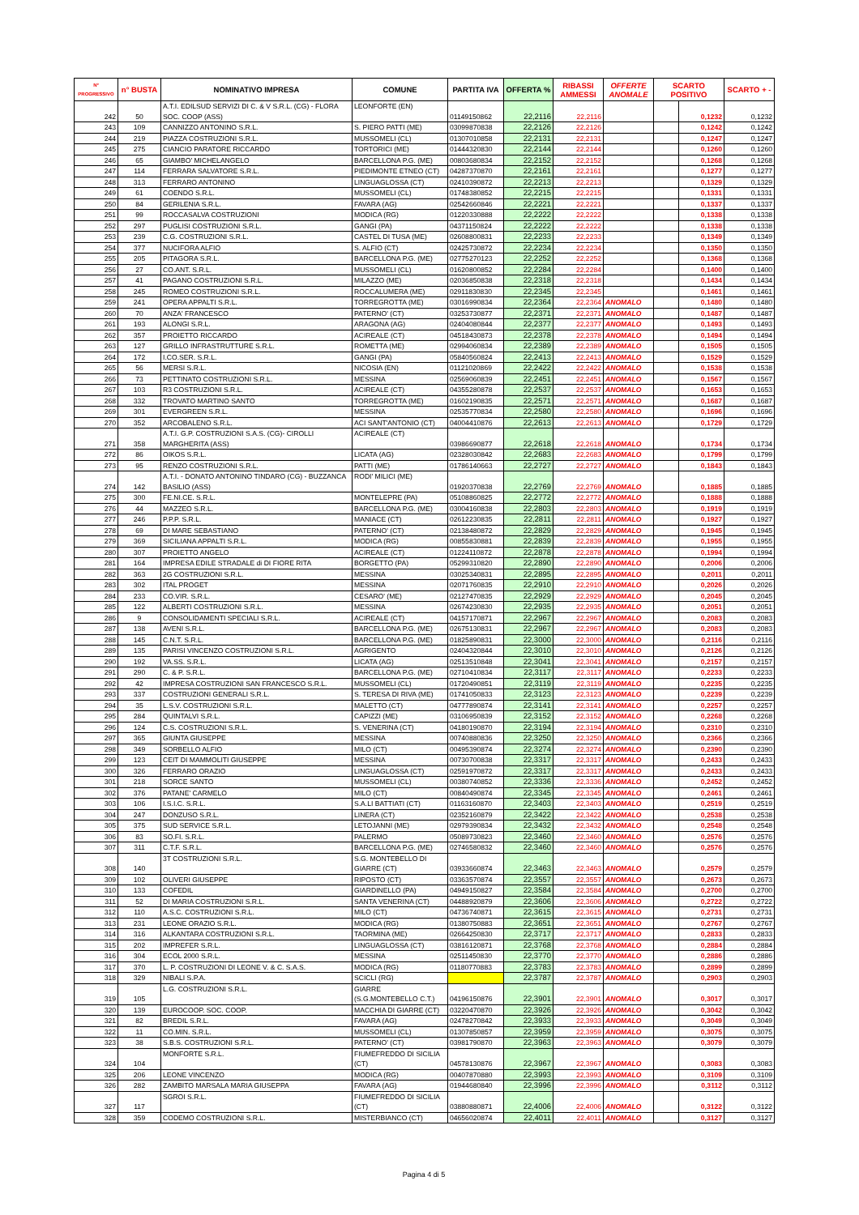| N° PROGRESSIVO | n° BUSTA | NOMINATIVO IMPRESA | COMUNE | PARTITA IVA | OFFERTA % | RIBASSI AMMESSI | OFFERTE ANOMALE | SCARTO POSITIVO | | SCARTO + - |
| --- | --- | --- | --- | --- | --- | --- | --- | --- | --- | --- |
| 242 | 50 | A.T.I. EDILSUD SERVIZI DI C. & V S.R.L. (CG) - FLORA SOC. COOP (ASS) | LEONFORTE (EN) | 01149150862 | 22,2116 | 22,2116 | | | 0,1232 | 0,1232 |
| 243 | 109 | CANNIZZO ANTONINO S.R.L. | S. PIERO PATTI (ME) | 03099870838 | 22,2126 | 22,2126 | | | 0,1242 | 0,1242 |
| 244 | 219 | PIAZZA COSTRUZIONI S.R.L. | MUSSOMELI (CL) | 01307010858 | 22,2131 | 22,2131 | | | 0,1247 | 0,1247 |
| 245 | 275 | CIANCIO PARATORE RICCARDO | TORTORICI (ME) | 01444320830 | 22,2144 | 22,2144 | | | 0,1260 | 0,1260 |
| 246 | 65 | GIAMBO' MICHELANGELO | BARCELLONA P.G. (ME) | 00803680834 | 22,2152 | 22,2152 | | | 0,1268 | 0,1268 |
| 247 | 114 | FERRARA SALVATORE S.R.L. | PIEDIMONTE ETNEO (CT) | 04287370870 | 22,2161 | 22,2161 | | | 0,1277 | 0,1277 |
| 248 | 313 | FERRARO ANTONINO | LINGUAGLOSSA (CT) | 02410390872 | 22,2213 | 22,2213 | | | 0,1329 | 0,1329 |
| 249 | 61 | COENDO S.R.L. | MUSSOMELI (CL) | 01748380852 | 22,2215 | 22,2215 | | | 0,1331 | 0,1331 |
| 250 | 84 | GERILENIA S.R.L. | FAVARA (AG) | 02542660846 | 22,2221 | 22,2221 | | | 0,1337 | 0,1337 |
| 251 | 99 | ROCCASALVA COSTRUZIONI | MODICA (RG) | 01220330888 | 22,2222 | 22,2222 | | | 0,1338 | 0,1338 |
| 252 | 297 | PUGLISI COSTRUZIONI S.R.L. | GANGI (PA) | 04371150824 | 22,2222 | 22,2222 | | | 0,1338 | 0,1338 |
| 253 | 239 | C.G. COSTRUZIONI S.R.L. | CASTEL DI TUSA (ME) | 02608800831 | 22,2233 | 22,2233 | | | 0,1349 | 0,1349 |
| 254 | 377 | NUCIFORA ALFIO | S. ALFIO (CT) | 02425730872 | 22,2234 | 22,2234 | | | 0,1350 | 0,1350 |
| 255 | 205 | PITAGORA S.R.L. | BARCELLONA P.G. (ME) | 02775270123 | 22,2252 | 22,2252 | | | 0,1368 | 0,1368 |
| 256 | 27 | CO.ANT. S.R.L. | MUSSOMELI (CL) | 01620800852 | 22,2284 | 22,2284 | | | 0,1400 | 0,1400 |
| 257 | 41 | PAGANO COSTRUZIONI S.R.L. | MILAZZO (ME) | 02036850838 | 22,2318 | 22,2318 | | | 0,1434 | 0,1434 |
| 258 | 245 | ROMEO COSTRUZIONI S.R.L. | ROCCALUMERA (ME) | 02911830830 | 22,2345 | 22,2345 | | | 0,1461 | 0,1461 |
| 259 | 241 | OPERA APPALTI S.R.L. | TORREGROTTA (ME) | 03016990834 | 22,2364 | 22,2364 | ANOMALO | | 0,1480 | 0,1480 |
| 260 | 70 | ANZA' FRANCESCO | PATERNO' (CT) | 03253730877 | 22,2371 | 22,2371 | ANOMALO | | 0,1487 | 0,1487 |
| 261 | 193 | ALONGI S.R.L. | ARAGONA (AG) | 02404080844 | 22,2377 | 22,2377 | ANOMALO | | 0,1493 | 0,1493 |
| 262 | 357 | PROIETTO RICCARDO | ACIREALE (CT) | 04518430873 | 22,2378 | 22,2378 | ANOMALO | | 0,1494 | 0,1494 |
| 263 | 127 | GRILLO INFRASTRUTTURE S.R.L. | ROMETTA (ME) | 02994060834 | 22,2389 | 22,2389 | ANOMALO | | 0,1505 | 0,1505 |
| 264 | 172 | I.CO.SER. S.R.L. | GANGI (PA) | 05840560824 | 22,2413 | 22,2413 | ANOMALO | | 0,1529 | 0,1529 |
| 265 | 56 | MERSI S.R.L. | NICOSIA (EN) | 01121020869 | 22,2422 | 22,2422 | ANOMALO | | 0,1538 | 0,1538 |
| 266 | 73 | PETTINATO COSTRUZIONI S.R.L. | MESSINA | 02569060839 | 22,2451 | 22,2451 | ANOMALO | | 0,1567 | 0,1567 |
| 267 | 103 | R3 COSTRUZIONI S.R.L. | ACIREALE (CT) | 04355280878 | 22,2537 | 22,2537 | ANOMALO | | 0,1653 | 0,1653 |
| 268 | 332 | TROVATO MARTINO SANTO | TORREGROTTA (ME) | 01602190835 | 22,2571 | 22,2571 | ANOMALO | | 0,1687 | 0,1687 |
| 269 | 301 | EVERGREEN S.R.L. | MESSINA | 02535770834 | 22,2580 | 22,2580 | ANOMALO | | 0,1696 | 0,1696 |
| 270 | 352 | ARCOBALENO S.R.L. | ACI SANT'ANTONIO (CT) | 04004410876 | 22,2613 | 22,2613 | ANOMALO | | 0,1729 | 0,1729 |
| 271 | 358 | A.T.I. G.P. COSTRUZIONI S.A.S. (CG)- CIROLLI MARGHERITA (ASS) | ACIREALE (CT) | 03986690877 | 22,2618 | 22,2618 | ANOMALO | | 0,1734 | 0,1734 |
| 272 | 86 | OIKOS S.R.L. | LICATA (AG) | 02328030842 | 22,2683 | 22,2683 | ANOMALO | | 0,1799 | 0,1799 |
| 273 | 95 | RENZO COSTRUZIONI S.R.L. | PATTI (ME) | 01786140663 | 22,2727 | 22,2727 | ANOMALO | | 0,1843 | 0,1843 |
| 274 | 142 | A.T.I. - DONATO ANTONINO TINDARO (CG) - BUZZANCA BASILIO (ASS) | RODI' MILICI (ME) | 01920370838 | 22,2769 | 22,2769 | ANOMALO | | 0,1885 | 0,1885 |
| 275 | 300 | FE.NI.CE. S.R.L. | MONTELEPRE (PA) | 05108860825 | 22,2772 | 22,2772 | ANOMALO | | 0,1888 | 0,1888 |
| 276 | 44 | MAZZEO S.R.L. | BARCELLONA P.G. (ME) | 03004160838 | 22,2803 | 22,2803 | ANOMALO | | 0,1919 | 0,1919 |
| 277 | 246 | P.P.P. S.R.L. | MANIACE (CT) | 02612230835 | 22,2811 | 22,2811 | ANOMALO | | 0,1927 | 0,1927 |
| 278 | 69 | DI MARE SEBASTIANO | PATERNO' (CT) | 02138480872 | 22,2829 | 22,2829 | ANOMALO | | 0,1945 | 0,1945 |
| 279 | 369 | SICILIANA APPALTI S.R.L. | MODICA (RG) | 00855830881 | 22,2839 | 22,2839 | ANOMALO | | 0,1955 | 0,1955 |
| 280 | 307 | PROIETTO ANGELO | ACIREALE (CT) | 01224110872 | 22,2878 | 22,2878 | ANOMALO | | 0,1994 | 0,1994 |
| 281 | 164 | IMPRESA EDILE STRADALE di DI FIORE RITA | BORGETTO (PA) | 05299310820 | 22,2890 | 22,2890 | ANOMALO | | 0,2006 | 0,2006 |
| 282 | 363 | 2G COSTRUZIONI S.R.L. | MESSINA | 03025340831 | 22,2895 | 22,2895 | ANOMALO | | 0,2011 | 0,2011 |
| 283 | 302 | ITAL PROGET | MESSINA | 02071760835 | 22,2910 | 22,2910 | ANOMALO | | 0,2026 | 0,2026 |
| 284 | 233 | CO.VIR. S.R.L. | CESARO' (ME) | 02127470835 | 22,2929 | 22,2929 | ANOMALO | | 0,2045 | 0,2045 |
| 285 | 122 | ALBERTI COSTRUZIONI S.R.L. | MESSINA | 02674230830 | 22,2935 | 22,2935 | ANOMALO | | 0,2051 | 0,2051 |
| 286 | 9 | CONSOLIDAMENTI SPECIALI S.R.L. | ACIREALE (CT) | 04157170871 | 22,2967 | 22,2967 | ANOMALO | | 0,2083 | 0,2083 |
| 287 | 138 | AVENI S.R.L. | BARCELLONA P.G. (ME) | 02675130831 | 22,2967 | 22,2967 | ANOMALO | | 0,2083 | 0,2083 |
| 288 | 145 | C.N.T. S.R.L. | BARCELLONA P.G. (ME) | 01825890831 | 22,3000 | 22,3000 | ANOMALO | | 0,2116 | 0,2116 |
| 289 | 135 | PARISI VINCENZO COSTRUZIONI S.R.L. | AGRIGENTO | 02404320844 | 22,3010 | 22,3010 | ANOMALO | | 0,2126 | 0,2126 |
| 290 | 192 | VA.SS. S.R.L. | LICATA (AG) | 02513510848 | 22,3041 | 22,3041 | ANOMALO | | 0,2157 | 0,2157 |
| 291 | 290 | C. & P. S.R.L. | BARCELLONA P.G. (ME) | 02710410834 | 22,3117 | 22,3117 | ANOMALO | | 0,2233 | 0,2233 |
| 292 | 42 | IMPRESA COSTRUZIONI SAN FRANCESCO S.R.L. | MUSSOMELI (CL) | 01720490851 | 22,3119 | 22,3119 | ANOMALO | | 0,2235 | 0,2235 |
| 293 | 337 | COSTRUZIONI GENERALI S.R.L. | S. TERESA DI RIVA (ME) | 01741050833 | 22,3123 | 22,3123 | ANOMALO | | 0,2239 | 0,2239 |
| 294 | 35 | L.S.V. COSTRUZIONI S.R.L. | MALETTO (CT) | 04777890874 | 22,3141 | 22,3141 | ANOMALO | | 0,2257 | 0,2257 |
| 295 | 284 | QUINTALVI S.R.L. | CAPIZZI (ME) | 03106950839 | 22,3152 | 22,3152 | ANOMALO | | 0,2268 | 0,2268 |
| 296 | 124 | C.S. COSTRUZIONI S.R.L. | S. VENERINA (CT) | 04180190870 | 22,3194 | 22,3194 | ANOMALO | | 0,2310 | 0,2310 |
| 297 | 365 | GIUNTA GIUSEPPE | MESSINA | 00740880836 | 22,3250 | 22,3250 | ANOMALO | | 0,2366 | 0,2366 |
| 298 | 349 | SORBELLO ALFIO | MILO (CT) | 00495390874 | 22,3274 | 22,3274 | ANOMALO | | 0,2390 | 0,2390 |
| 299 | 123 | CEIT DI MAMMOLITI GIUSEPPE | MESSINA | 00730700838 | 22,3317 | 22,3317 | ANOMALO | | 0,2433 | 0,2433 |
| 300 | 326 | FERRARO ORAZIO | LINGUAGLOSSA (CT) | 02591970872 | 22,3317 | 22,3317 | ANOMALO | | 0,2433 | 0,2433 |
| 301 | 218 | SORCE SANTO | MUSSOMELI (CL) | 00380740852 | 22,3336 | 22,3336 | ANOMALO | | 0,2452 | 0,2452 |
| 302 | 376 | PATANE' CARMELO | MILO (CT) | 00840490874 | 22,3345 | 22,3345 | ANOMALO | | 0,2461 | 0,2461 |
| 303 | 106 | I.S.I.C. S.R.L. | S.A.LI BATTIATI (CT) | 01163160870 | 22,3403 | 22,3403 | ANOMALO | | 0,2519 | 0,2519 |
| 304 | 247 | DONZUSO S.R.L. | LINERA (CT) | 02352160879 | 22,3422 | 22,3422 | ANOMALO | | 0,2538 | 0,2538 |
| 305 | 375 | SUD SERVICE S.R.L. | LETOJANNI (ME) | 02979390834 | 22,3432 | 22,3432 | ANOMALO | | 0,2548 | 0,2548 |
| 306 | 83 | SO.FI. S.R.L. | PALERMO | 05089730823 | 22,3460 | 22,3460 | ANOMALO | | 0,2576 | 0,2576 |
| 307 | 311 | C.T.F. S.R.L. | BARCELLONA P.G. (ME) | 02746580832 | 22,3460 | 22,3460 | ANOMALO | | 0,2576 | 0,2576 |
| 308 | 140 | 3T COSTRUZIONI S.R.L. | S.G. MONTEBELLO DI GIARRE (CT) | 03933660874 | 22,3463 | 22,3463 | ANOMALO | | 0,2579 | 0,2579 |
| 309 | 102 | OLIVERI GIUSEPPE | RIPOSTO (CT) | 03363570874 | 22,3557 | 22,3557 | ANOMALO | | 0,2673 | 0,2673 |
| 310 | 133 | COFEDIL | GIARDINELLO (PA) | 04949150827 | 22,3584 | 22,3584 | ANOMALO | | 0,2700 | 0,2700 |
| 311 | 52 | DI MARIA COSTRUZIONI S.R.L. | SANTA VENERINA (CT) | 04488920879 | 22,3606 | 22,3606 | ANOMALO | | 0,2722 | 0,2722 |
| 312 | 110 | A.S.C. COSTRUZIONI S.R.L. | MILO (CT) | 04736740871 | 22,3615 | 22,3615 | ANOMALO | | 0,2731 | 0,2731 |
| 313 | 231 | LEONE ORAZIO S.R.L. | MODICA (RG) | 01380750883 | 22,3651 | 22,3651 | ANOMALO | | 0,2767 | 0,2767 |
| 314 | 316 | ALKANTARA COSTRUZIONI S.R.L. | TAORMINA (ME) | 02664250830 | 22,3717 | 22,3717 | ANOMALO | | 0,2833 | 0,2833 |
| 315 | 202 | IMPREFER S.R.L. | LINGUAGLOSSA (CT) | 03816120871 | 22,3768 | 22,3768 | ANOMALO | | 0,2884 | 0,2884 |
| 316 | 304 | ECOL 2000 S.R.L. | MESSINA | 02511450830 | 22,3770 | 22,3770 | ANOMALO | | 0,2886 | 0,2886 |
| 317 | 370 | L. P. COSTRUZIONI DI LEONE V. & C. S.A.S. | MODICA (RG) | 01180770883 | 22,3783 | 22,3783 | ANOMALO | | 0,2899 | 0,2899 |
| 318 | 329 | NIBALI S.P.A. | SCICLI (RG) | | 22,3787 | 22,3787 | ANOMALO | | 0,2903 | 0,2903 |
| 319 | 105 | L.G. COSTRUZIONI S.R.L. | GIARRE (S.G.MONTEBELLO C.T.) | 04196150876 | 22,3901 | 22,3901 | ANOMALO | | 0,3017 | 0,3017 |
| 320 | 139 | EUROCOOP. SOC. COOP. | MACCHIA DI GIARRE (CT) | 03220470870 | 22,3926 | 22,3926 | ANOMALO | | 0,3042 | 0,3042 |
| 321 | 82 | BREDIL S.R.L. | FAVARA (AG) | 02478270842 | 22,3933 | 22,3933 | ANOMALO | | 0,3049 | 0,3049 |
| 322 | 11 | CO.MIN. S.R.L. | MUSSOMELI (CL) | 01307850857 | 22,3959 | 22,3959 | ANOMALO | | 0,3075 | 0,3075 |
| 323 | 38 | S.B.S. COSTRUZIONI S.R.L. | PATERNO' (CT) | 03981790870 | 22,3963 | 22,3963 | ANOMALO | | 0,3079 | 0,3079 |
| 324 | 104 | MONFORTE S.R.L. | FIUMEFREDDO DI SICILIA (CT) | 04578130876 | 22,3967 | 22,3967 | ANOMALO | | 0,3083 | 0,3083 |
| 325 | 206 | LEONE VINCENZO | MODICA (RG) | 00407870880 | 22,3993 | 22,3993 | ANOMALO | | 0,3109 | 0,3109 |
| 326 | 282 | ZAMBITO MARSALA MARIA GIUSEPPA | FAVARA (AG) | 01944680840 | 22,3996 | 22,3996 | ANOMALO | | 0,3112 | 0,3112 |
| 327 | 117 | SGROI S.R.L. | FIUMEFREDDO DI SICILIA (CT) | 03880880871 | 22,4006 | 22,4006 | ANOMALO | | 0,3122 | 0,3122 |
| 328 | 359 | CODEMO COSTRUZIONI S.R.L. | MISTERBIANCO (CT) | 04656020874 | 22,4011 | 22,4011 | ANOMALO | | 0,3127 | 0,3127 |
Pagina 4 di 5